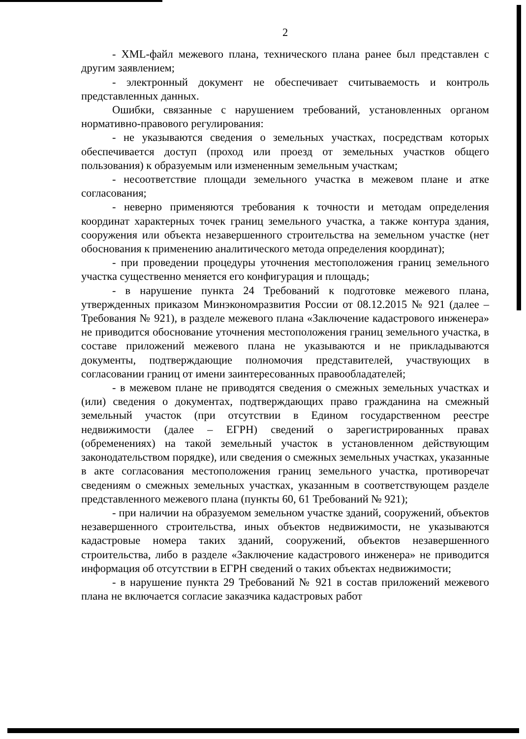2
- XML-файл межевого плана, технического плана ранее был представлен с другим заявлением;
- электронный документ не обеспечивает считываемость и контроль представленных данных.
Ошибки, связанные с нарушением требований, установленных органом нормативно-правового регулирования:
- не указываются сведения о земельных участках, посредствам которых обеспечивается доступ (проход или проезд от земельных участков общего пользования) к образуемым или измененным земельным участкам;
- несоответствие площади земельного участка в межевом плане и атке согласования;
- неверно применяются требования к точности и методам определения координат характерных точек границ земельного участка, а также контура здания, сооружения или объекта незавершенного строительства на земельном участке (нет обоснования к применению аналитического метода определения координат);
- при проведении процедуры уточнения местоположения границ земельного участка существенно меняется его конфигурация и площадь;
- в нарушение пункта 24 Требований к подготовке межевого плана, утвержденных приказом Минэкономразвития России от 08.12.2015 № 921 (далее – Требования № 921), в разделе межевого плана «Заключение кадастрового инженера» не приводится обоснование уточнения местоположения границ земельного участка, в составе приложений межевого плана не указываются и не прикладываются документы, подтверждающие полномочия представителей, участвующих в согласовании границ от имени заинтересованных правообладателей;
- в межевом плане не приводятся сведения о смежных земельных участках и (или) сведения о документах, подтверждающих право гражданина на смежный земельный участок (при отсутствии в Едином государственном реестре недвижимости (далее – ЕГРН) сведений о зарегистрированных правах (обременениях) на такой земельный участок в установленном действующим законодательством порядке), или сведения о смежных земельных участках, указанные в акте согласования местоположения границ земельного участка, противоречат сведениям о смежных земельных участках, указанным в соответствующем разделе представленного межевого плана (пункты 60, 61 Требований № 921);
- при наличии на образуемом земельном участке зданий, сооружений, объектов незавершенного строительства, иных объектов недвижимости, не указываются кадастровые номера таких зданий, сооружений, объектов незавершенного строительства, либо в разделе «Заключение кадастрового инженера» не приводится информация об отсутствии в ЕГРН сведений о таких объектах недвижимости;
- в нарушение пункта 29 Требований № 921 в состав приложений межевого плана не включается согласие заказчика кадастровых работ